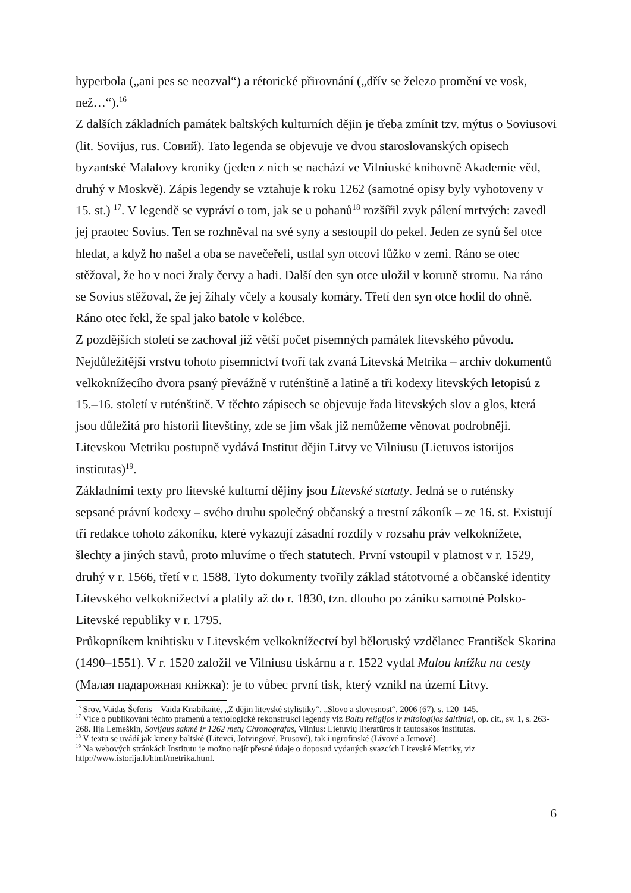hyperbola („ani pes se neozval“) a rétorické přirovnání („dřív se železo promění ve vosk, než…“).<sup>16</sup>
Z dalších základních památek baltských kulturních dějin je třeba zmínit tzv. mýtus o Soviusovi (lit. Sovijus, rus. Совий). Tato legenda se objevuje ve dvou staroslovanských opisech byzantské Malalovy kroniky (jeden z nich se nachází ve Vilniuské knihovně Akademie věd, druhý v Moskvě). Zápis legendy se vztahuje k roku 1262 (samotné opisy byly vyhotoveny v 15. st.) <sup>17</sup>. V legendě se vypráví o tom, jak se u pohanů<sup>18</sup> rozšířil zvyk pálení mrtvých: zavedl jej praotec Sovius. Ten se rozhněval na své syny a sestoupil do pekel. Jeden ze synů šel otce hledat, a když ho našel a oba se navečeřeli, ustlal syn otcovi lůžko v zemi. Ráno se otec stěžoval, že ho v noci žraly červy a hadi. Další den syn otce uložil v koruně stromu. Na ráno se Sovius stěžoval, že jej žíhaly včely a kousaly komáry. Třetí den syn otce hodil do ohně. Ráno otec řekl, že spal jako batole v kolébce.
Z pozdějších století se zachoval již větší počet písemných památek litevského původu. Nejdůležitější vrstvu tohoto písemnictví tvoří tak zvaná Litevská Metrika – archiv dokumentů velkoknížecího dvora psaný převážně v ruténštině a latině a tři kodexy litevských letopisů z 15.–16. století v ruténštině. V těchto zápisech se objevuje řada litevských slov a glos, která jsou důležitá pro historii litevštiny, zde se jim však již nemůžeme věnovat podrobněji. Litevskou Metriku postupně vydává Institut dějin Litvy ve Vilniusu (Lietuvos istorijos institutas)<sup>19</sup>.
Základními texty pro litevské kulturní dějiny jsou Litevské statuty. Jedná se o ruténsky sepsané právní kodexy – svého druhu společný občanský a trestní zákoník – ze 16. st. Existují tři redakce tohoto zákoníku, které vykazují zásadní rozdíly v rozsahu práv velkoknížete, šlechty a jiných stavů, proto mluvíme o třech statutech. První vstoupil v platnost v r. 1529, druhý v r. 1566, třetí v r. 1588. Tyto dokumenty tvořily základ státotvorné a občanské identity Litevského velkoknížectví a platily až do r. 1830, tzn. dlouho po zániku samotné Polsko-Litevské republiky v r. 1795.
Průkopníkem knihtisku v Litevském velkoknížectví byl běloruský vzdělanec František Skarina (1490–1551). V r. 1520 založil ve Vilniusu tiskárnu a r. 1522 vydal Malou knížku na cesty (Малая падарожная кніжка): je to vůbec první tisk, který vznikl na území Litvy.
<sup>16</sup> Srov. Vaidas Šeferis – Vaida Knabikaitė, „Z dějin litevské stylistiky“, „Slovo a slovesnost“, 2006 (67), s. 120–145.
<sup>17</sup> Více o publikování těchto pramenů a textologické rekonstrukci legendy viz Baltų religijos ir mitologijos šaltiniai, op. cit., sv. 1, s. 263-268. Ilja Lemeškin, Sovijaus sakmė ir 1262 metų Chronografas, Vilnius: Lietuvių literatūros ir tautosakos institutas.
<sup>18</sup> V textu se uvádí jak kmeny baltské (Litevci, Jotvingové, Prusové), tak i ugrofinské (Lívové a Jemové).
<sup>19</sup> Na webových stránkách Institutu je možno najít přesné údaje o doposud vydaných svazcích Litevské Metriky, viz http://www.istorija.lt/html/metrika.html.
6